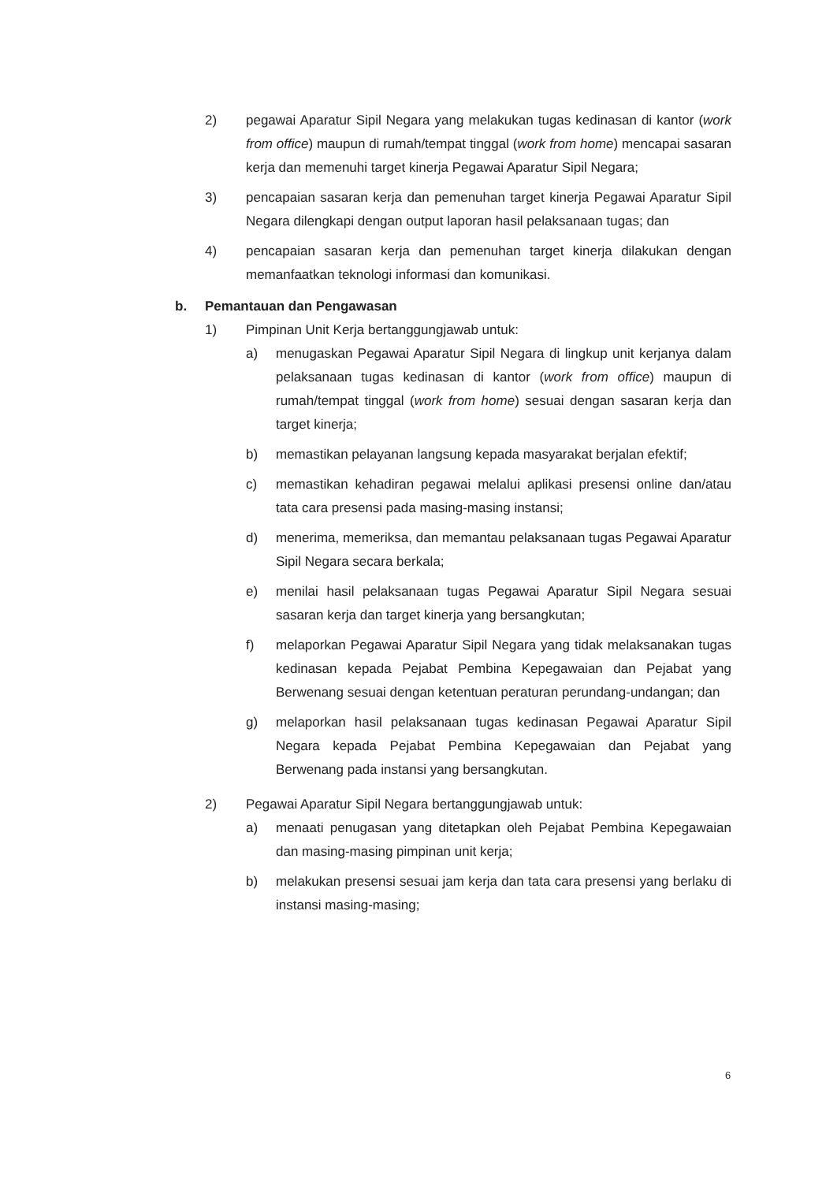2) pegawai Aparatur Sipil Negara yang melakukan tugas kedinasan di kantor (work from office) maupun di rumah/tempat tinggal (work from home) mencapai sasaran kerja dan memenuhi target kinerja Pegawai Aparatur Sipil Negara;
3) pencapaian sasaran kerja dan pemenuhan target kinerja Pegawai Aparatur Sipil Negara dilengkapi dengan output laporan hasil pelaksanaan tugas; dan
4) pencapaian sasaran kerja dan pemenuhan target kinerja dilakukan dengan memanfaatkan teknologi informasi dan komunikasi.
b. Pemantauan dan Pengawasan
1) Pimpinan Unit Kerja bertanggungjawab untuk:
a) menugaskan Pegawai Aparatur Sipil Negara di lingkup unit kerjanya dalam pelaksanaan tugas kedinasan di kantor (work from office) maupun di rumah/tempat tinggal (work from home) sesuai dengan sasaran kerja dan target kinerja;
b) memastikan pelayanan langsung kepada masyarakat berjalan efektif;
c) memastikan kehadiran pegawai melalui aplikasi presensi online dan/atau tata cara presensi pada masing-masing instansi;
d) menerima, memeriksa, dan memantau pelaksanaan tugas Pegawai Aparatur Sipil Negara secara berkala;
e) menilai hasil pelaksanaan tugas Pegawai Aparatur Sipil Negara sesuai sasaran kerja dan target kinerja yang bersangkutan;
f) melaporkan Pegawai Aparatur Sipil Negara yang tidak melaksanakan tugas kedinasan kepada Pejabat Pembina Kepegawaian dan Pejabat yang Berwenang sesuai dengan ketentuan peraturan perundang-undangan; dan
g) melaporkan hasil pelaksanaan tugas kedinasan Pegawai Aparatur Sipil Negara kepada Pejabat Pembina Kepegawaian dan Pejabat yang Berwenang pada instansi yang bersangkutan.
2) Pegawai Aparatur Sipil Negara bertanggungjawab untuk:
a) menaati penugasan yang ditetapkan oleh Pejabat Pembina Kepegawaian dan masing-masing pimpinan unit kerja;
b) melakukan presensi sesuai jam kerja dan tata cara presensi yang berlaku di instansi masing-masing;
6